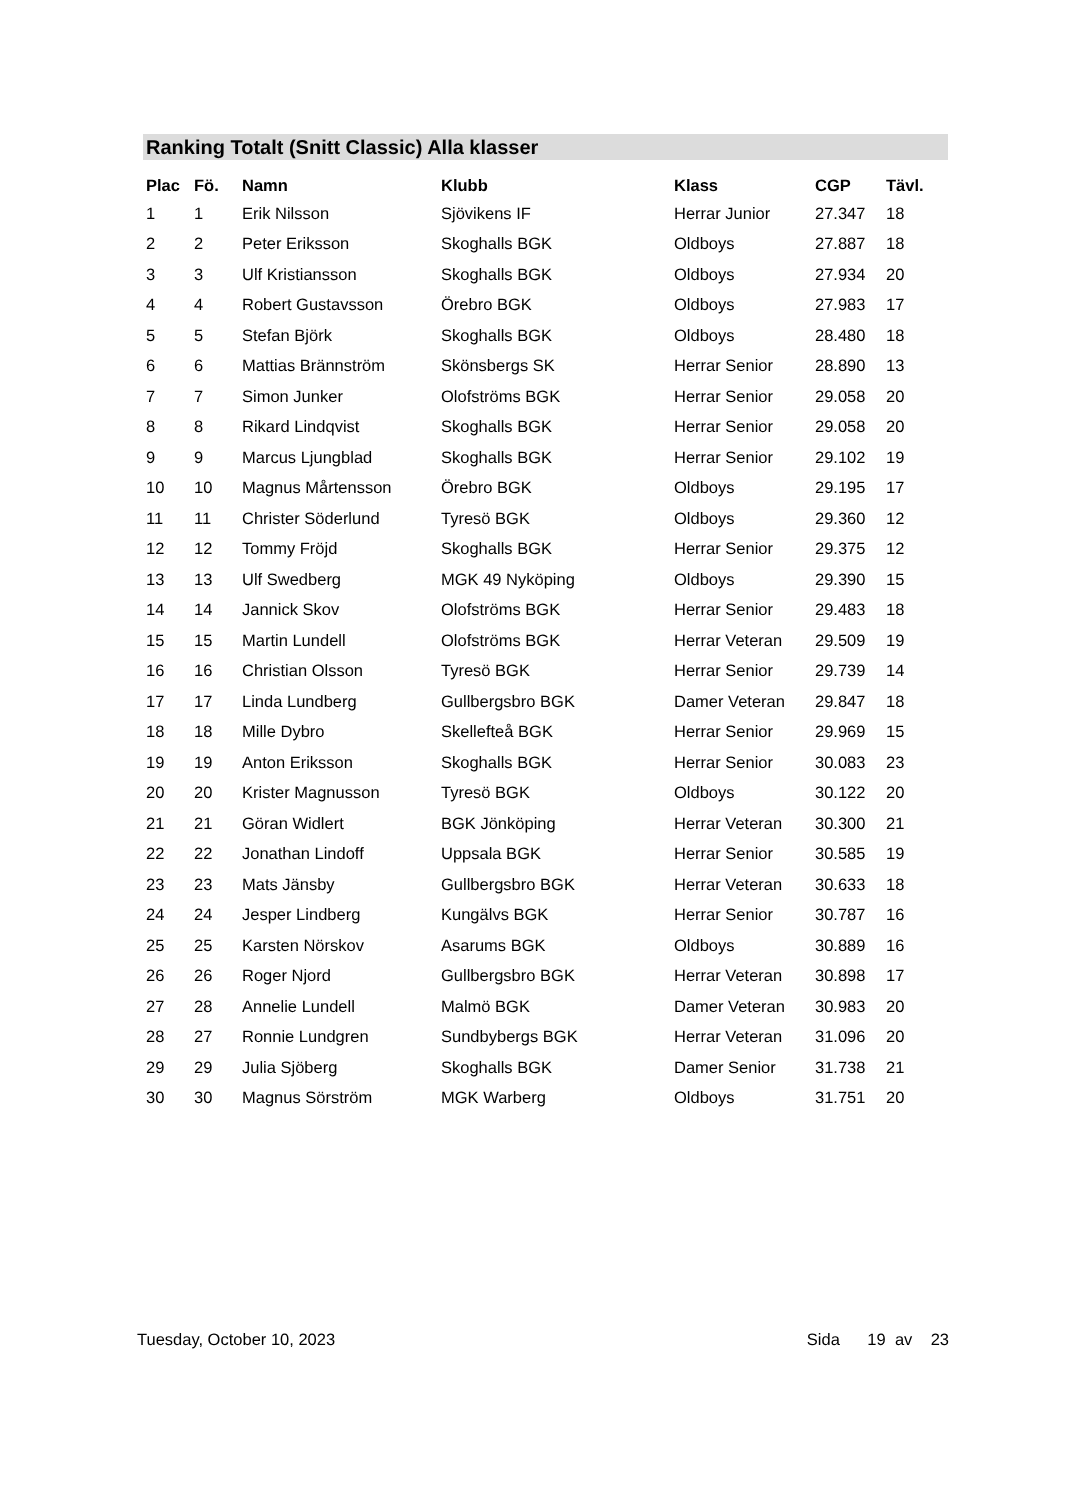Ranking Totalt (Snitt Classic) Alla klasser
| Plac | Fö. | Namn | Klubb | Klass | CGP | Tävl. |
| --- | --- | --- | --- | --- | --- | --- |
| 1 | 1 | Erik Nilsson | Sjövikens IF | Herrar Junior | 27.347 | 18 |
| 2 | 2 | Peter Eriksson | Skoghalls BGK | Oldboys | 27.887 | 18 |
| 3 | 3 | Ulf Kristiansson | Skoghalls BGK | Oldboys | 27.934 | 20 |
| 4 | 4 | Robert Gustavsson | Örebro BGK | Oldboys | 27.983 | 17 |
| 5 | 5 | Stefan Björk | Skoghalls BGK | Oldboys | 28.480 | 18 |
| 6 | 6 | Mattias Brännström | Skönsbergs SK | Herrar Senior | 28.890 | 13 |
| 7 | 7 | Simon Junker | Olofströms BGK | Herrar Senior | 29.058 | 20 |
| 8 | 8 | Rikard Lindqvist | Skoghalls BGK | Herrar Senior | 29.058 | 20 |
| 9 | 9 | Marcus Ljungblad | Skoghalls BGK | Herrar Senior | 29.102 | 19 |
| 10 | 10 | Magnus Mårtensson | Örebro BGK | Oldboys | 29.195 | 17 |
| 11 | 11 | Christer Söderlund | Tyresö BGK | Oldboys | 29.360 | 12 |
| 12 | 12 | Tommy Fröjd | Skoghalls BGK | Herrar Senior | 29.375 | 12 |
| 13 | 13 | Ulf Swedberg | MGK 49 Nyköping | Oldboys | 29.390 | 15 |
| 14 | 14 | Jannick Skov | Olofströms BGK | Herrar Senior | 29.483 | 18 |
| 15 | 15 | Martin Lundell | Olofströms BGK | Herrar Veteran | 29.509 | 19 |
| 16 | 16 | Christian Olsson | Tyresö BGK | Herrar Senior | 29.739 | 14 |
| 17 | 17 | Linda Lundberg | Gullbergsbro BGK | Damer Veteran | 29.847 | 18 |
| 18 | 18 | Mille Dybro | Skellefteå BGK | Herrar Senior | 29.969 | 15 |
| 19 | 19 | Anton Eriksson | Skoghalls BGK | Herrar Senior | 30.083 | 23 |
| 20 | 20 | Krister Magnusson | Tyresö BGK | Oldboys | 30.122 | 20 |
| 21 | 21 | Göran Widlert | BGK Jönköping | Herrar Veteran | 30.300 | 21 |
| 22 | 22 | Jonathan Lindoff | Uppsala BGK | Herrar Senior | 30.585 | 19 |
| 23 | 23 | Mats Jänsby | Gullbergsbro BGK | Herrar Veteran | 30.633 | 18 |
| 24 | 24 | Jesper Lindberg | Kungälvs BGK | Herrar Senior | 30.787 | 16 |
| 25 | 25 | Karsten Nörskov | Asarums BGK | Oldboys | 30.889 | 16 |
| 26 | 26 | Roger Njord | Gullbergsbro BGK | Herrar Veteran | 30.898 | 17 |
| 27 | 28 | Annelie Lundell | Malmö BGK | Damer Veteran | 30.983 | 20 |
| 28 | 27 | Ronnie Lundgren | Sundbybergs BGK | Herrar Veteran | 31.096 | 20 |
| 29 | 29 | Julia Sjöberg | Skoghalls BGK | Damer Senior | 31.738 | 21 |
| 30 | 30 | Magnus Sörström | MGK Warberg | Oldboys | 31.751 | 20 |
Tuesday, October 10, 2023 Sida 19 av 23